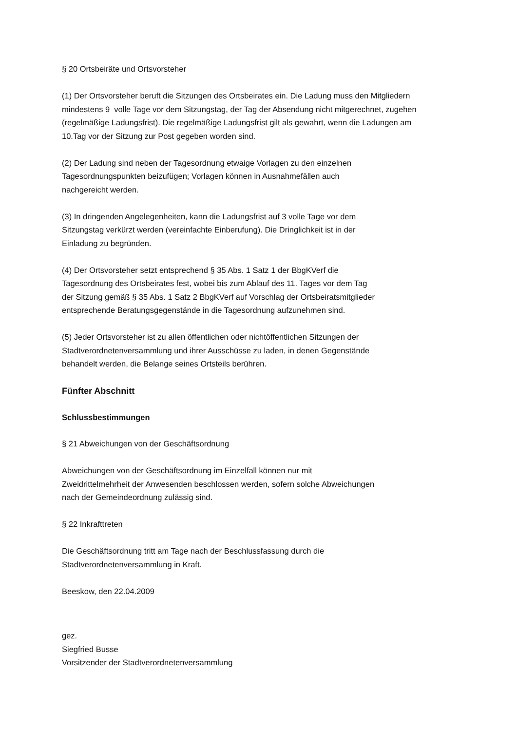§ 20 Ortsbeiräte und Ortsvorsteher
(1) Der Ortsvorsteher beruft die Sitzungen des Ortsbeirates ein. Die Ladung muss den Mitgliedern
mindestens 9 volle Tage vor dem Sitzungstag, der Tag der Absendung nicht mitgerechnet, zugehen
(regelmäßige Ladungsfrist). Die regelmäßige Ladungsfrist gilt als gewahrt, wenn die Ladungen am
10.Tag vor der Sitzung zur Post gegeben worden sind.
(2) Der Ladung sind neben der Tagesordnung etwaige Vorlagen zu den einzelnen
Tagesordnungspunkten beizufügen; Vorlagen können in Ausnahmefällen auch
nachgereicht werden.
(3) In dringenden Angelegenheiten, kann die Ladungsfrist auf 3 volle Tage vor dem
Sitzungstag verkürzt werden (vereinfachte Einberufung). Die Dringlichkeit ist in der
Einladung zu begründen.
(4) Der Ortsvorsteher setzt entsprechend § 35 Abs. 1 Satz 1 der BbgKVerf die
Tagesordnung des Ortsbeirates fest, wobei bis zum Ablauf des 11. Tages vor dem Tag
der Sitzung gemäß § 35 Abs. 1 Satz 2 BbgKVerf auf Vorschlag der Ortsbeiratsmitglieder
entsprechende Beratungsgegenstände in die Tagesordnung aufzunehmen sind.
(5) Jeder Ortsvorsteher ist zu allen öffentlichen oder nichtöffentlichen Sitzungen der
Stadtverordnetenversammlung und ihrer Ausschüsse zu laden, in denen Gegenstände
behandelt werden, die Belange seines Ortsteils berühren.
Fünfter Abschnitt
Schlussbestimmungen
§ 21 Abweichungen von der Geschäftsordnung
Abweichungen von der Geschäftsordnung im Einzelfall können nur mit
Zweidrittelmehrheit der Anwesenden beschlossen werden, sofern solche Abweichungen
nach der Gemeindeordnung zulässig sind.
§ 22 Inkrafttreten
Die Geschäftsordnung tritt am Tage nach der Beschlussfassung durch die
Stadtverordnetenversammlung in Kraft.
Beeskow, den 22.04.2009
gez.
Siegfried Busse
Vorsitzender der Stadtverordnetenversammlung